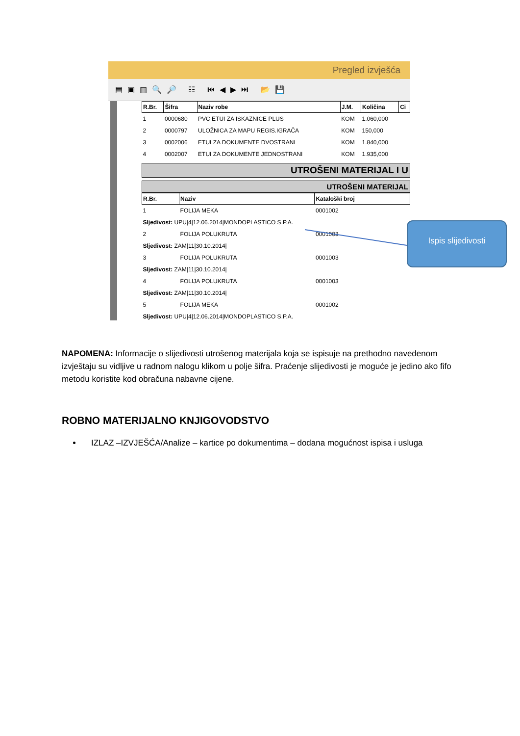Pregled izvješća
▤▣▥🔍🔎 ☷ ⏮◀▶⏭ 📂💾
| R.Br. | Šifra | Naziv robe | J.M. | Količina | Ci |
| --- | --- | --- | --- | --- | --- |
| 1 | 0000680 | PVC ETUI ZA ISKAZNICE PLUS | KOM | 1.060,000 | |
| 2 | 0000797 | ULOŽNICA ZA MAPU REGIS.IGRAČA | KOM | 150,000 | |
| 3 | 0002006 | ETUI ZA DOKUMENTE DVOSTRANI | KOM | 1.840,000 | |
| 4 | 0002007 | ETUI ZA DOKUMENTE JEDNOSTRANI | KOM | 1.935,000 | |
UTROŠENI MATERIJAL I U
UTROŠENI MATERIJAL
| R.Br. | Naziv | Kataloški broj |
| --- | --- | --- |
| 1 | FOLIJA MEKA | 0001002 |
| Sljedivost: UPU/4/12.06.2014/MONDOPLASTICO S.P.A. | | |
| 2 | FOLIJA POLUKRUTA | 0001003 |
| Sljedivost: ZAM/11/30.10.2014/ | | |
| 3 | FOLIJA POLUKRUTA | 0001003 |
| Sljedivost: ZAM/11/30.10.2014/ | | |
| 4 | FOLIJA POLUKRUTA | 0001003 |
| Sljedivost: ZAM/11/30.10.2014/ | | |
| 5 | FOLIJA MEKA | 0001002 |
| Sljedivost: UPU/4/12.06.2014/MONDOPLASTICO S.P.A. | | |
Ispis slijedivosti
NAPOMENA: Informacije o slijedivosti utrošenog materijala koja se ispisuje na prethodno navedenom izvještaju su vidljive u radnom nalogu klikom u polje šifra. Praćenje slijedivosti je moguće je jedino ako fifo metodu koristite kod obračuna nabavne cijene.
ROBNO MATERIJALNO KNJIGOVODSTVO
IZLAZ –IZVJEŠĆA/Analize – kartice po dokumentima – dodana mogućnost ispisa i usluga